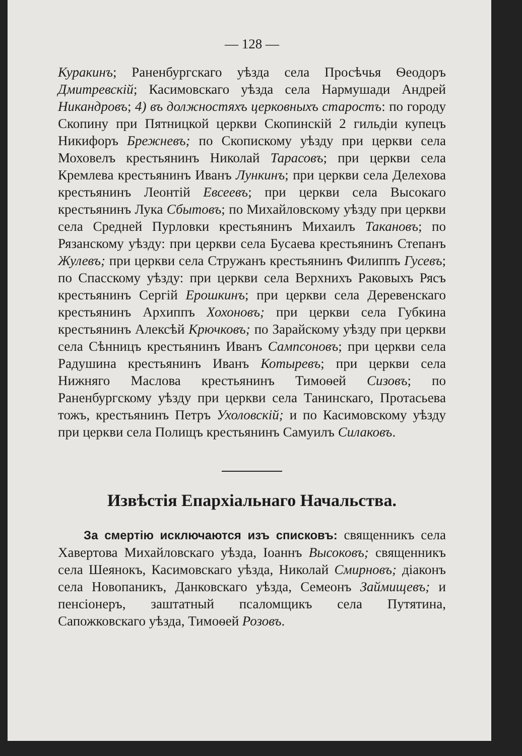— 128 —
Куракинъ; Раненбургскаго уѣзда села Просѣчья Ѳеодоръ Дмитревскій; Касимовскаго уѣзда села Нармушади Андрей Никандровъ; 4) въ должностяхъ церковныхъ старостъ: по городу Скопину при Пятницкой церкви Скопинскій 2 гильдіи купецъ Никифоръ Брежневъ; по Скопискому уѣзду при церкви села Моховелъ крестьянинъ Николай Тарасовъ; при церкви села Кремлева крестьянинъ Иванъ Лункинъ; при церкви села Делехова крестьянинъ Леонтій Евсеевъ; при церкви села Высокаго крестьянинъ Лука Сбытовъ; по Михайловскому уѣзду при церкви села Средней Пурловки крестьянинъ Михаилъ Такановъ; по Рязанскому уѣзду: при церкви села Бусаева крестьянинъ Степанъ Жулевъ; при церкви села Стружанъ крестьянинъ Филиппъ Гусевъ; по Спасскому уѣзду: при церкви села Верхнихъ Раковыхъ Рясъ крестьянинъ Сергій Ерошкинъ; при церкви села Деревенскаго крестьянинъ Архиппъ Хохоновъ; при церкви села Губкина крестьянинъ Алексѣй Крючковъ; по Зарайскому уѣзду при церкви села Сѣнницъ крестьянинъ Иванъ Сампсоновъ; при церкви села Радушина крестьянинъ Иванъ Котыревъ; при церкви села Нижняго Маслова крестьянинъ Тимоѳей Сизовъ; по Раненбургскому уѣзду при церкви села Танинскаго, Протасьева тожъ, крестьянинъ Петръ Ухоловскій; и по Касимовскому уѣзду при церкви села Полищъ крестьянинъ Самуилъ Силаковъ.
Извѣстія Епархіальнаго Начальства.
За смертію исключаются изъ списковъ: священникъ села Хавертова Михайловскаго уѣзда, Іоаннъ Высоковъ; священникъ села Шеянокъ, Касимовскаго уѣзда, Николай Смирновъ; діаконъ села Новопаникъ, Данковскаго уѣзда, Семеонъ Займищевъ; и пенсіонеръ, заштатный псаломщикъ села Путятина, Сапожковскаго уѣзда, Тимоѳей Розовъ.